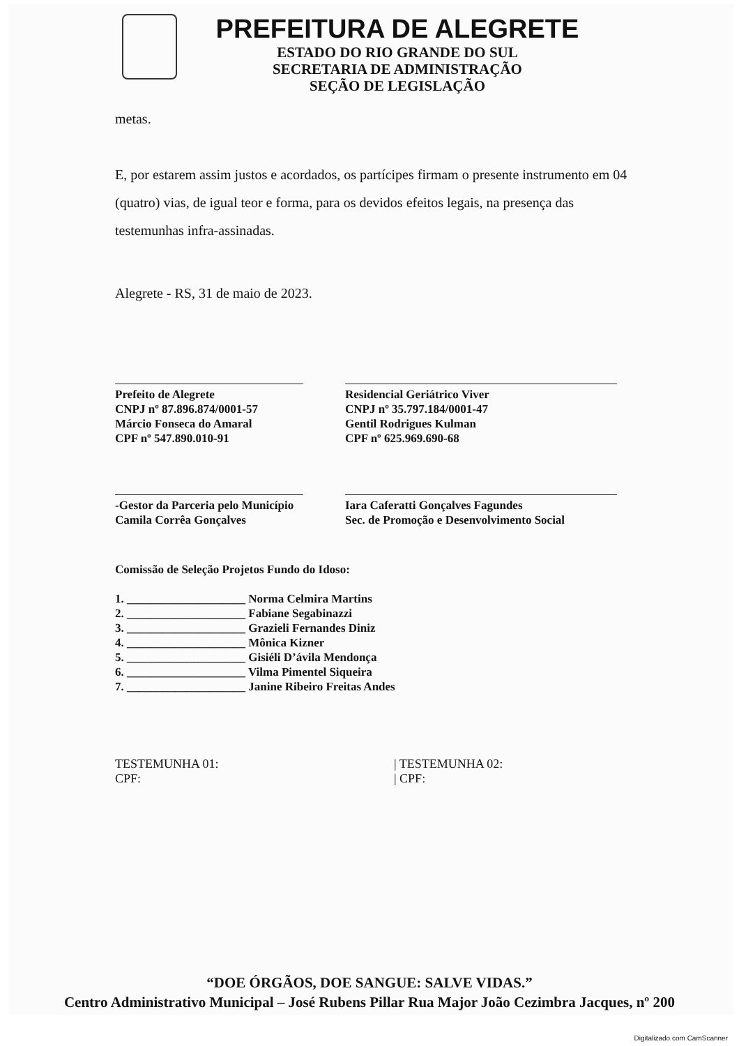PREFEITURA DE ALEGRETE
ESTADO DO RIO GRANDE DO SUL
SECRETARIA DE ADMINISTRAÇÃO
SEÇÃO DE LEGISLAÇÃO
metas.
E, por estarem assim justos e acordados, os partícipes firmam o presente instrumento em 04 (quatro) vias, de igual teor e forma, para os devidos efeitos legais, na presença das testemunhas infra-assinadas.
Alegrete - RS, 31 de maio de 2023.
Prefeito de Alegrete
CNPJ nº 87.896.874/0001-57
Márcio Fonseca do Amaral
CPF nº 547.890.010-91
Residencial Geriátrico Viver
CNPJ nº 35.797.184/0001-47
Gentil Rodrigues Kulman
CPF nº 625.969.690-68
-Gestor da Parceria pelo Município
Camila Corrêa Gonçalves
Iara Caferatti Gonçalves Fagundes
Sec. de Promoção e Desenvolvimento Social
Comissão de Seleção Projetos Fundo do Idoso:
1. ____________________ Norma Celmira Martins
2. ____________________ Fabiane Segabinazzi
3. ____________________ Grazieli Fernandes Diniz
4. ____________________ Mônica Kizner
5. ____________________ Gisiéli D’ávila Mendonça
6. ____________________ Vilma Pimentel Siqueira
7. ____________________ Janine Ribeiro Freitas Andes
TESTEMUNHA 01:
CPF:
| TESTEMUNHA 02:
| CPF:
“DOE ÓRGÃOS, DOE SANGUE: SALVE VIDAS.”
Centro Administrativo Municipal – José Rubens Pillar Rua Major João Cezimbra Jacques, nº 200
Digitalizado com CamScanner